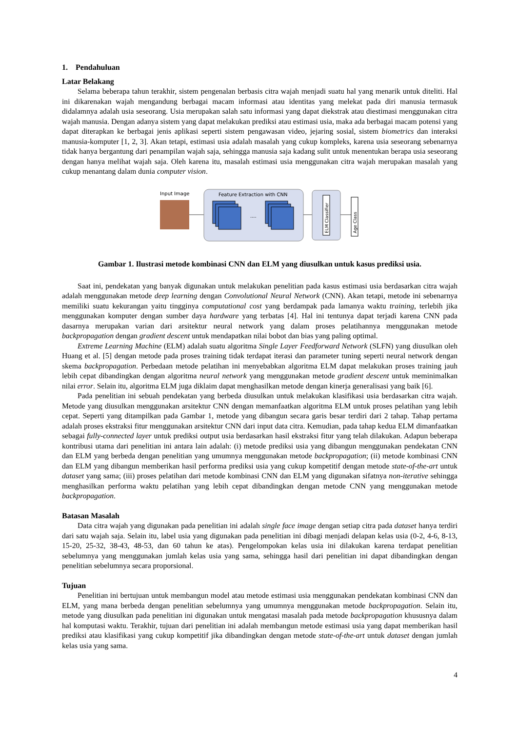1. Pendahuluan
Latar Belakang
Selama beberapa tahun terakhir, sistem pengenalan berbasis citra wajah menjadi suatu hal yang menarik untuk diteliti. Hal ini dikarenakan wajah mengandung berbagai macam informasi atau identitas yang melekat pada diri manusia termasuk didalamnya adalah usia seseorang. Usia merupakan salah satu informasi yang dapat diekstrak atau diestimasi menggunakan citra wajah manusia. Dengan adanya sistem yang dapat melakukan prediksi atau estimasi usia, maka ada berbagai macam potensi yang dapat diterapkan ke berbagai jenis aplikasi seperti sistem pengawasan video, jejaring sosial, sistem biometrics dan interaksi manusia-komputer [1, 2, 3]. Akan tetapi, estimasi usia adalah masalah yang cukup kompleks, karena usia seseorang sebenarnya tidak hanya bergantung dari penampilan wajah saja, sehingga manusia saja kadang sulit untuk menentukan berapa usia seseorang dengan hanya melihat wajah saja. Oleh karena itu, masalah estimasi usia menggunakan citra wajah merupakan masalah yang cukup menantang dalam dunia computer vision.
Input Image
Feature Extraction with CNN
....
ELM Classifier
Age Class
Gambar 1. Ilustrasi metode kombinasi CNN dan ELM yang diusulkan untuk kasus prediksi usia.
Saat ini, pendekatan yang banyak digunakan untuk melakukan penelitian pada kasus estimasi usia berdasarkan citra wajah adalah menggunakan metode deep learning dengan Convolutional Neural Network (CNN). Akan tetapi, metode ini sebenarnya memiliki suatu kekurangan yaitu tingginya computational cost yang berdampak pada lamanya waktu training, terlebih jika menggunakan komputer dengan sumber daya hardware yang terbatas [4]. Hal ini tentunya dapat terjadi karena CNN pada dasarnya merupakan varian dari arsitektur neural network yang dalam proses pelatihannya menggunakan metode backpropagation dengan gradient descent untuk mendapatkan nilai bobot dan bias yang paling optimal.
Extreme Learning Machine (ELM) adalah suatu algoritma Single Layer Feedforward Network (SLFN) yang diusulkan oleh Huang et al. [5] dengan metode pada proses training tidak terdapat iterasi dan parameter tuning seperti neural network dengan skema backpropagation. Perbedaan metode pelatihan ini menyebabkan algoritma ELM dapat melakukan proses training jauh lebih cepat dibandingkan dengan algoritma neural network yang menggunakan metode gradient descent untuk meminimalkan nilai error. Selain itu, algoritma ELM juga diklaim dapat menghasilkan metode dengan kinerja generalisasi yang baik [6].
Pada penelitian ini sebuah pendekatan yang berbeda diusulkan untuk melakukan klasifikasi usia berdasarkan citra wajah. Metode yang diusulkan menggunakan arsitektur CNN dengan memanfaatkan algoritma ELM untuk proses pelatihan yang lebih cepat. Seperti yang ditampilkan pada Gambar 1, metode yang dibangun secara garis besar terdiri dari 2 tahap. Tahap pertama adalah proses ekstraksi fitur menggunakan arsitektur CNN dari input data citra. Kemudian, pada tahap kedua ELM dimanfaatkan sebagai fully-connected layer untuk prediksi output usia berdasarkan hasil ekstraksi fitur yang telah dilakukan. Adapun beberapa kontribusi utama dari penelitian ini antara lain adalah: (i) metode prediksi usia yang dibangun menggunakan pendekatan CNN dan ELM yang berbeda dengan penelitian yang umumnya menggunakan metode backpropagation; (ii) metode kombinasi CNN dan ELM yang dibangun memberikan hasil performa prediksi usia yang cukup kompetitif dengan metode state-of-the-art untuk dataset yang sama; (iii) proses pelatihan dari metode kombinasi CNN dan ELM yang digunakan sifatnya non-iterative sehingga menghasilkan performa waktu pelatihan yang lebih cepat dibandingkan dengan metode CNN yang menggunakan metode backpropagation.
Batasan Masalah
Data citra wajah yang digunakan pada penelitian ini adalah single face image dengan setiap citra pada dataset hanya terdiri dari satu wajah saja. Selain itu, label usia yang digunakan pada penelitian ini dibagi menjadi delapan kelas usia (0-2, 4-6, 8-13, 15-20, 25-32, 38-43, 48-53, dan 60 tahun ke atas). Pengelompokan kelas usia ini dilakukan karena terdapat penelitian sebelumnya yang menggunakan jumlah kelas usia yang sama, sehingga hasil dari penelitian ini dapat dibandingkan dengan penelitian sebelumnya secara proporsional.
Tujuan
Penelitian ini bertujuan untuk membangun model atau metode estimasi usia menggunakan pendekatan kombinasi CNN dan ELM, yang mana berbeda dengan penelitian sebelumnya yang umumnya menggunakan metode backpropagation. Selain itu, metode yang diusulkan pada penelitian ini digunakan untuk mengatasi masalah pada metode backpropagation khususnya dalam hal komputasi waktu. Terakhir, tujuan dari penelitian ini adalah membangun metode estimasi usia yang dapat memberikan hasil prediksi atau klasifikasi yang cukup kompetitif jika dibandingkan dengan metode state-of-the-art untuk dataset dengan jumlah kelas usia yang sama.
4